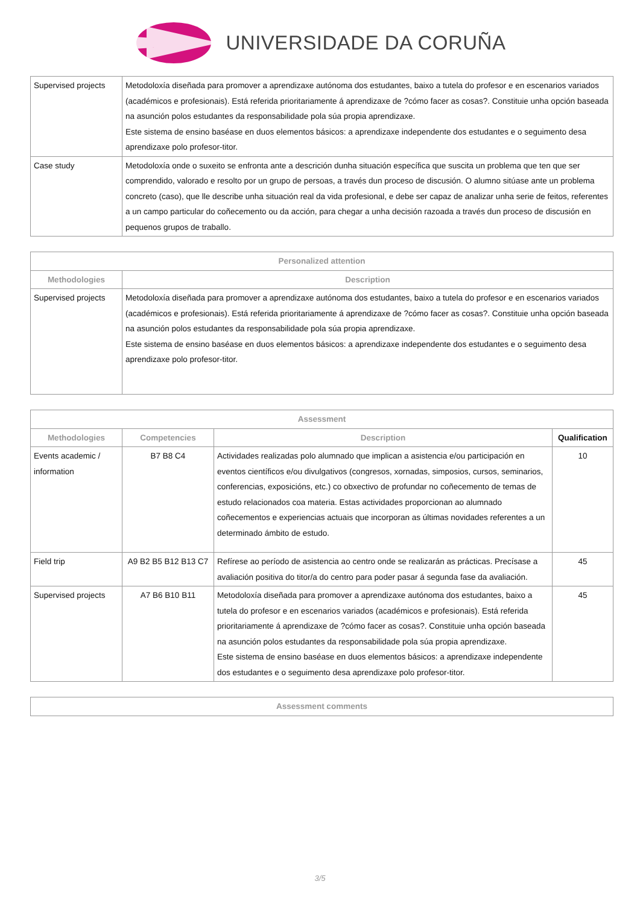UNIVERSIDADE DA CORUÑA
| Supervised projects | Metodoloxía diseñada para promover a aprendizaxe autónoma dos estudantes, baixo a tutela do profesor e en escenarios variados (académicos e profesionais). Está referida prioritariamente á aprendizaxe de ?cómo facer as cosas?. Constituie unha opción baseada na asunción polos estudantes da responsabilidade pola súa propia aprendizaxe. Este sistema de ensino baséase en duos elementos básicos: a aprendizaxe independente dos estudantes e o seguimento desa aprendizaxe polo profesor-titor. |
| Case study | Metodoloxía onde o suxeito se enfronta ante a descrición dunha situación específica que suscita un problema que ten que ser comprendido, valorado e resolto por un grupo de persoas, a través dun proceso de discusión. O alumno sitúase ante un problema concreto (caso), que lle describe unha situación real da vida profesional, e debe ser capaz de analizar unha serie de feitos, referentes a un campo particular do coñecemento ou da acción, para chegar a unha decisión razoada a través dun proceso de discusión en pequenos grupos de traballo. |
| Personalized attention | |
| --- | --- |
| Methodologies | Description |
| Supervised projects | Metodoloxía diseñada para promover a aprendizaxe autónoma dos estudantes, baixo a tutela do profesor e en escenarios variados (académicos e profesionais). Está referida prioritariamente á aprendizaxe de ?cómo facer as cosas?. Constituie unha opción baseada na asunción polos estudantes da responsabilidade pola súa propia aprendizaxe. Este sistema de ensino baséase en duos elementos básicos: a aprendizaxe independente dos estudantes e o seguimento desa aprendizaxe polo profesor-titor. |
| Assessment | | | |
| --- | --- | --- | --- |
| Methodologies | Competencies | Description | Qualification |
| Events academic / information | B7 B8 C4 | Actividades realizadas polo alumnado que implican a asistencia e/ou participación en eventos científicos e/ou divulgativos (congresos, xornadas, simposios, cursos, seminarios, conferencias, exposicións, etc.) co obxectivo de profundar no coñecemento de temas de estudo relacionados coa materia. Estas actividades proporcionan ao alumnado coñecementos e experiencias actuais que incorporan as últimas novidades referentes a un determinado ámbito de estudo. | 10 |
| Field trip | A9 B2 B5 B12 B13 C7 | Refírese ao período de asistencia ao centro onde se realizarán as prácticas. Precísase a avaliación positiva do titor/a do centro para poder pasar á segunda fase da avaliación. | 45 |
| Supervised projects | A7 B6 B10 B11 | Metodoloxía diseñada para promover a aprendizaxe autónoma dos estudantes, baixo a tutela do profesor e en escenarios variados (académicos e profesionais). Está referida prioritariamente á aprendizaxe de ?cómo facer as cosas?. Constituie unha opción baseada na asunción polos estudantes da responsabilidade pola súa propia aprendizaxe. Este sistema de ensino baséase en duos elementos básicos: a aprendizaxe independente dos estudantes e o seguimento desa aprendizaxe polo profesor-titor. | 45 |
| Assessment comments |
| --- |
3/5